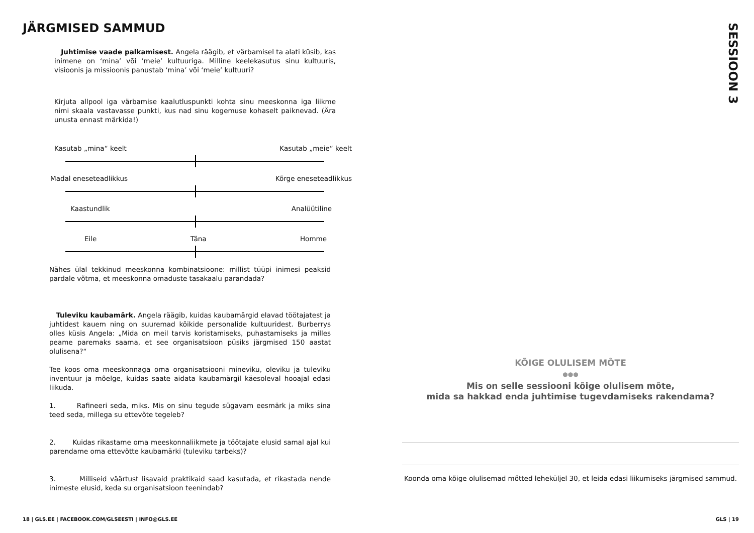JÄRGMISED SAMMUD
Juhtimise vaade palkamisest. Angela räägib, et värbamisel ta alati küsib, kas inimene on ‘mina’ või ‘meie’ kultuuriga. Milline keelekasutus sinu kultuuris, visioonis ja missioonis panustab ‘mina’ või ‘meie’ kultuuri?
Kirjuta allpool iga värbamise kaalutluspunkti kohta sinu meeskonna iga liikme nimi skaala vastavasse punkti, kus nad sinu kogemuse kohaselt paiknevad. (Ära unusta ennast märkida!)
Kasutab „mina“ keelt Kasutab „meie“ keelt
Madal eneseteadlikkus Kõrge eneseteadlikkus
Kaastundlik Analüütiline
Eile Täna Homme
Nähes ülal tekkinud meeskonna kombinatsioone: millist tüüpi inimesi peaksid pardale võtma, et meeskonna omaduste tasakaalu parandada?
Tuleviku kaubamärk. Angela räägib, kuidas kaubamärgid elavad töötajatest ja juhtidest kauem ning on suuremad kõikide personalide kultuuridest. Burberrys olles küsis Angela: „Mida on meil tarvis koristamiseks, puhastamiseks ja milles peame paremaks saama, et see organisatsioon püsiks järgmised 150 aastat olulisena?“
Tee koos oma meeskonnaga oma organisatsiooni mineviku, oleviku ja tuleviku inventuur ja mõelge, kuidas saate aidata kaubamärgil käesoleval hooajal edasi liikuda.
1. Rafineeri seda, miks. Mis on sinu tegude sügavam eesmärk ja miks sina teed seda, millega su ettevõte tegeleb?
2. Kuidas rikastame oma meeskonnaliikmete ja töötajate elusid samal ajal kui parendame oma ettevõtte kaubamärki (tuleviku tarbeks)?
3. Milliseid väärtust lisavaid praktikaid saad kasutada, et rikastada nende inimeste elusid, keda su organisatsioon teenindab?
SESSIOON 3
KÕIGE OLULISEM MÕTE
●●●
Mis on selle sessiooni kõige olulisem mõte,
mida sa hakkad enda juhtimise tugevdamiseks rakendama?
Koonda oma kõige olulisemad mõtted leheküljel 30, et leida edasi liikumiseks järgmised sammud.
18 | GLS.EE | FACEBOOK.COM/GLSEESTI | INFO@GLS.EE
GLS | 19